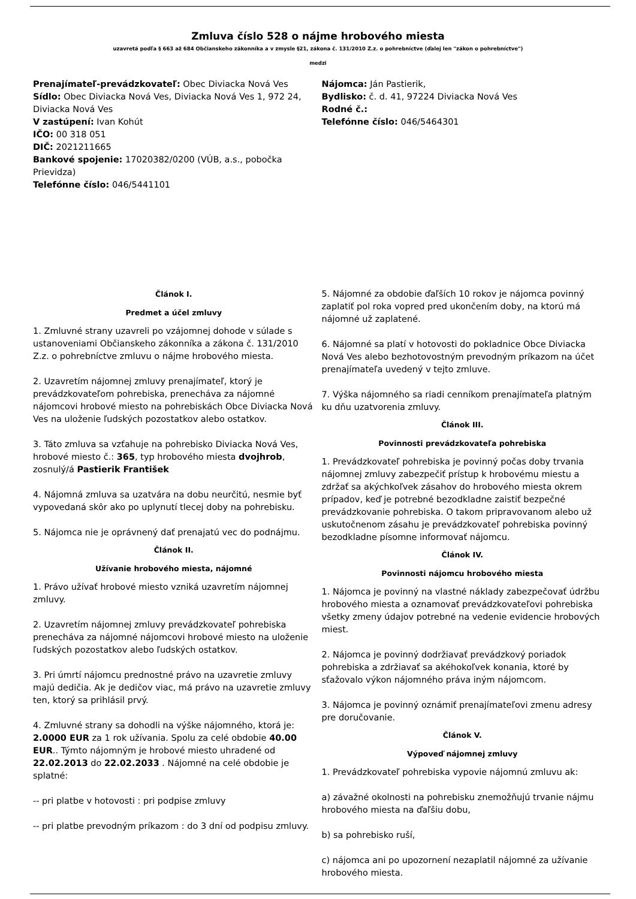Zmluva číslo 528 o nájme hrobového miesta
uzavretá podľa § 663 až 684 Občianskeho zákonníka a v zmysle §21, zákona č. 131/2010 Z.z. o pohrebníctve (ďalej len "zákon o pohrebníctve")
medzi
Prenajímateľ-prevádzkovateľ: Obec Diviacka Nová Ves
Sídlo: Obec Diviacka Nová Ves, Diviacka Nová Ves 1, 972 24, Diviacka Nová Ves
V zastúpení: Ivan Kohút
IČO: 00 318 051
DIČ: 2021211665
Bankové spojenie: 17020382/0200 (VÚB, a.s., pobočka Prievidza)
Telefónne číslo: 046/5441101
Nájomca: Ján Pastierik,
Bydlisko: č. d. 41, 97224 Diviacka Nová Ves
Rodné č.:
Telefónne číslo: 046/5464301
Článok I.
Predmet a účel zmluvy
1. Zmluvné strany uzavreli po vzájomnej dohode v súlade s ustanoveniami Občianskeho zákonníka a zákona č. 131/2010 Z.z. o pohrebníctve zmluvu o nájme hrobového miesta.
2. Uzavretím nájomnej zmluvy prenajímateľ, ktorý je prevádzkovateľom pohrebiska, prenecháva za nájomné nájomcovi hrobové miesto na pohrebiskách Obce Diviacka Nová Ves na uloženie ľudských pozostatkov alebo ostatkov.
3. Táto zmluva sa vzťahuje na pohrebisko Diviacka Nová Ves, hrobové miesto č.: 365, typ hrobového miesta dvojhrob, zosnulý/á Pastierik František
4. Nájomná zmluva sa uzatvára na dobu neurčitú, nesmie byť vypovedaná skôr ako po uplynutí tlecej doby na pohrebisku.
5. Nájomca nie je oprávnený dať prenajatú vec do podnájmu.
Článok II.
Užívanie hrobového miesta, nájomné
1. Právo užívať hrobové miesto vzniká uzavretím nájomnej zmluvy.
2. Uzavretím nájomnej zmluvy prevádzkovateľ pohrebiska prenecháva za nájomné nájomcovi hrobové miesto na uloženie ľudských pozostatkov alebo ľudských ostatkov.
3. Pri úmrtí nájomcu prednostné právo na uzavretie zmluvy majú dedičia. Ak je dedičov viac, má právo na uzavretie zmluvy ten, ktorý sa prihlásil prvý.
4. Zmluvné strany sa dohodli na výške nájomného, ktorá je: 2.0000 EUR za 1 rok užívania. Spolu za celé obdobie 40.00 EUR.. Týmto nájomným je hrobové miesto uhradené od 22.02.2013 do 22.02.2033 . Nájomné na celé obdobie je splatné:
-- pri platbe v hotovosti : pri podpise zmluvy
-- pri platbe prevodným príkazom : do 3 dní od podpisu zmluvy.
5. Nájomné za obdobie ďaľších 10 rokov je nájomca povinný zaplatiť pol roka vopred pred ukončením doby, na ktorú má nájomné už zaplatené.
6. Nájomné sa platí v hotovosti do pokladnice Obce Diviacka Nová Ves alebo bezhotovostným prevodným príkazom na účet prenajímateľa uvedený v tejto zmluve.
7. Výška nájomného sa riadi cenníkom prenajímateľa platným ku dňu uzatvorenia zmluvy.
Článok III.
Povinnosti prevádzkovateľa pohrebiska
1. Prevádzkovateľ pohrebiska je povinný počas doby trvania nájomnej zmluvy zabezpečiť prístup k hrobovému miestu a zdržať sa akýchkoľvek zásahov do hrobového miesta okrem prípadov, keď je potrebné bezodkladne zaistiť bezpečné prevádzkovanie pohrebiska. O takom pripravovanom alebo už uskutočnenom zásahu je prevádzkovateľ pohrebiska povinný bezodkladne písomne informovať nájomcu.
Článok IV.
Povinnosti nájomcu hrobového miesta
1. Nájomca je povinný na vlastné náklady zabezpečovať údržbu hrobového miesta a oznamovať prevádzkovateľovi pohrebiska všetky zmeny údajov potrebné na vedenie evidencie hrobových miest.
2. Nájomca je povinný dodržiavať prevádzkový poriadok pohrebiska a zdržiavať sa akéhokoľvek konania, ktoré by sťažovalo výkon nájomného práva iným nájomcom.
3. Nájomca je povinný oznámiť prenajímateľovi zmenu adresy pre doručovanie.
Článok V.
Výpoveď nájomnej zmluvy
1. Prevádzkovateľ pohrebiska vypovie nájomnú zmluvu ak:
a) závažné okolnosti na pohrebisku znemožňujú trvanie nájmu hrobového miesta na ďaľšiu dobu,
b) sa pohrebisko ruší,
c) nájomca ani po upozornení nezaplatil nájomné za užívanie hrobového miesta.